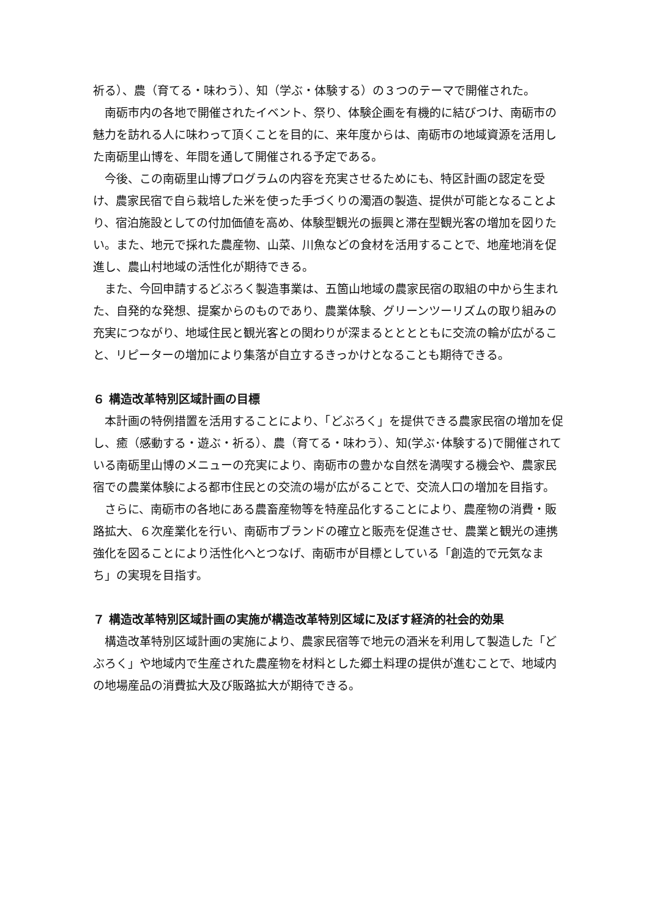祈る）、農（育てる・味わう）、知（学ぶ・体験する）の３つのテーマで開催された。
南砺市内の各地で開催されたイベント、祭り、体験企画を有機的に結びつけ、南砺市の魅力を訪れる人に味わって頂くことを目的に、来年度からは、南砺市の地域資源を活用した南砺里山博を、年間を通して開催される予定である。
今後、この南砺里山博プログラムの内容を充実させるためにも、特区計画の認定を受け、農家民宿で自ら栽培した米を使った手づくりの濁酒の製造、提供が可能となることより、宿泊施設としての付加価値を高め、体験型観光の振興と滞在型観光客の増加を図りたい。また、地元で採れた農産物、山菜、川魚などの食材を活用することで、地産地消を促進し、農山村地域の活性化が期待できる。
また、今回申請するどぶろく製造事業は、五箇山地域の農家民宿の取組の中から生まれた、自発的な発想、提案からのものであり、農業体験、グリーンツーリズムの取り組みの充実につながり、地域住民と観光客との関わりが深まるとととともに交流の輪が広がること、リピーターの増加により集落が自立するきっかけとなることも期待できる。
６ 構造改革特別区域計画の目標
本計画の特例措置を活用することにより、「どぶろく」を提供できる農家民宿の増加を促し、癒（感動する・遊ぶ・祈る）、農（育てる・味わう）、知(学ぶ･体験する)で開催されている南砺里山博のメニューの充実により、南砺市の豊かな自然を満喫する機会や、農家民宿での農業体験による都市住民との交流の場が広がることで、交流人口の増加を目指す。
さらに、南砺市の各地にある農畜産物等を特産品化することにより、農産物の消費・販路拡大、６次産業化を行い、南砺市ブランドの確立と販売を促進させ、農業と観光の連携強化を図ることにより活性化へとつなげ、南砺市が目標としている「創造的で元気なまち」の実現を目指す。
７ 構造改革特別区域計画の実施が構造改革特別区域に及ぼす経済的社会的効果
構造改革特別区域計画の実施により、農家民宿等で地元の酒米を利用して製造した「どぶろく」や地域内で生産された農産物を材料とした郷土料理の提供が進むことで、地域内の地場産品の消費拡大及び販路拡大が期待できる。